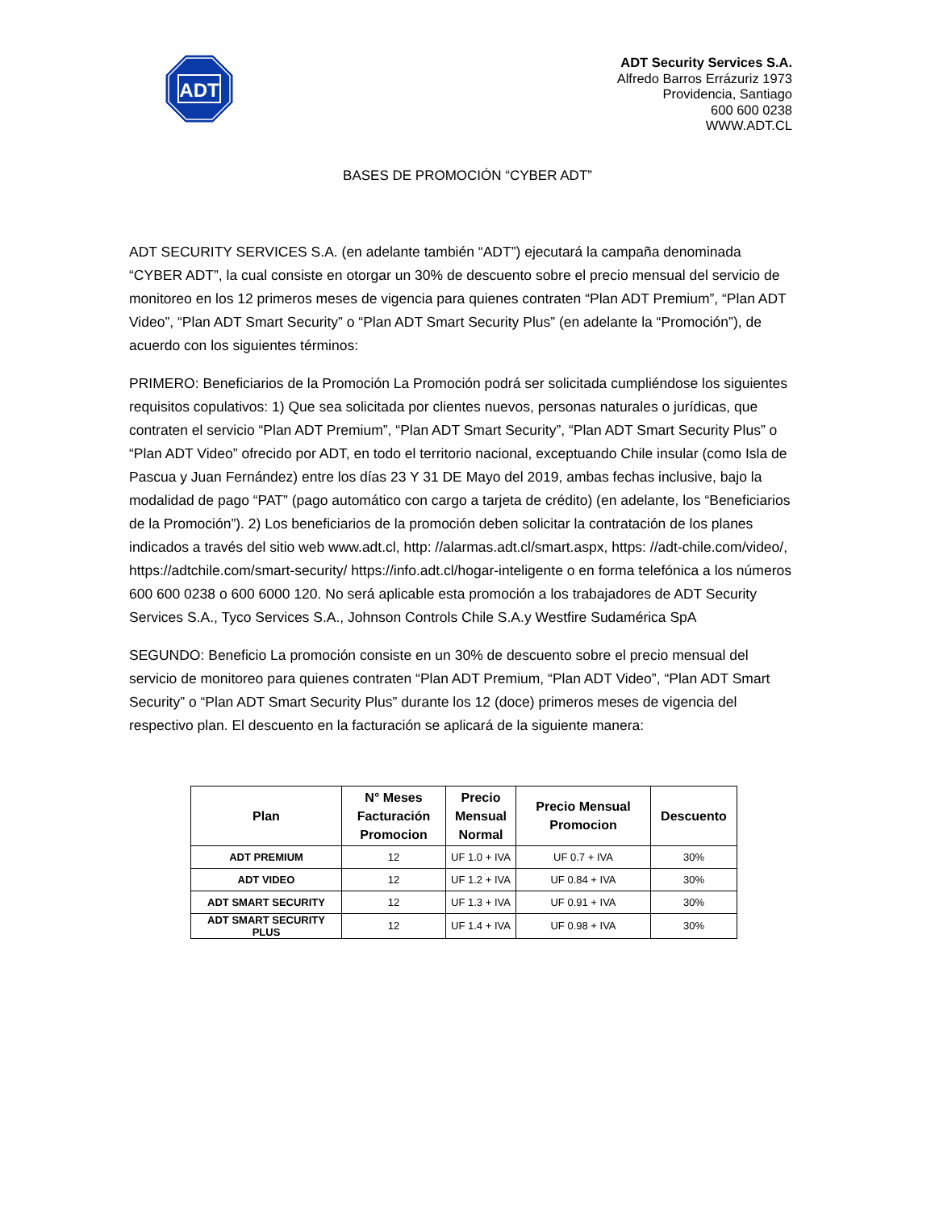ADT
ADT Security Services S.A.
Alfredo Barros Errázuriz 1973
Providencia, Santiago
600 600 0238
WWW.ADT.CL
BASES DE PROMOCIÓN “CYBER ADT”
ADT SECURITY SERVICES S.A. (en adelante también “ADT”) ejecutará la campaña denominada “CYBER ADT”, la cual consiste en otorgar un 30% de descuento sobre el precio mensual del servicio de monitoreo en los 12 primeros meses de vigencia para quienes contraten “Plan ADT Premium”, “Plan ADT Video”, “Plan ADT Smart Security” o “Plan ADT Smart Security Plus” (en adelante la “Promoción”), de acuerdo con los siguientes términos:
PRIMERO: Beneficiarios de la Promoción La Promoción podrá ser solicitada cumpliéndose los siguientes requisitos copulativos: 1) Que sea solicitada por clientes nuevos, personas naturales o jurídicas, que contraten el servicio “Plan ADT Premium”, “Plan ADT Smart Security”, “Plan ADT Smart Security Plus” o “Plan ADT Video” ofrecido por ADT, en todo el territorio nacional, exceptuando Chile insular (como Isla de Pascua y Juan Fernández) entre los días 23 Y 31 DE Mayo del 2019, ambas fechas inclusive, bajo la modalidad de pago “PAT” (pago automático con cargo a tarjeta de crédito) (en adelante, los “Beneficiarios de la Promoción”). 2) Los beneficiarios de la promoción deben solicitar la contratación de los planes indicados a través del sitio web www.adt.cl, http: //alarmas.adt.cl/smart.aspx, https: //adt-chile.com/video/, https://adtchile.com/smart-security/ https://info.adt.cl/hogar-inteligente o en forma telefónica a los números 600 600 0238 o 600 6000 120. No será aplicable esta promoción a los trabajadores de ADT Security Services S.A., Tyco Services S.A., Johnson Controls Chile S.A.y Westfire Sudamérica SpA
SEGUNDO: Beneficio La promoción consiste en un 30% de descuento sobre el precio mensual del servicio de monitoreo para quienes contraten “Plan ADT Premium, “Plan ADT Video”, “Plan ADT Smart Security” o “Plan ADT Smart Security Plus” durante los 12 (doce) primeros meses de vigencia del respectivo plan. El descuento en la facturación se aplicará de la siguiente manera:
| Plan | N° Meses Facturación Promocion | Precio Mensual Normal | Precio Mensual Promocion | Descuento |
| --- | --- | --- | --- | --- |
| ADT PREMIUM | 12 | UF 1.0 + IVA | UF 0.7 + IVA | 30% |
| ADT VIDEO | 12 | UF 1.2 + IVA | UF 0.84 + IVA | 30% |
| ADT SMART SECURITY | 12 | UF 1.3 + IVA | UF 0.91 + IVA | 30% |
| ADT SMART SECURITY PLUS | 12 | UF 1.4 + IVA | UF 0.98 + IVA | 30% |